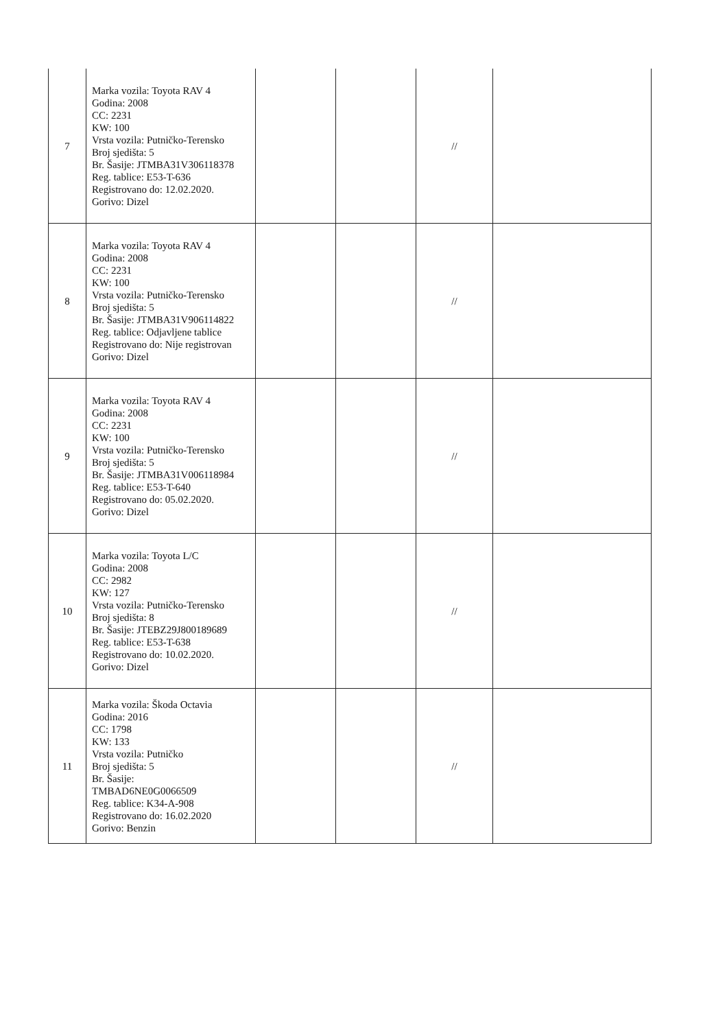| 7 | Marka vozila: Toyota RAV 4 Godina: 2008 CC: 2231 KW: 100 Vrsta vozila: Putničko-Terensko Broj sjedišta: 5 Br. Šasije: JTMBA31V306118378 Reg. tablice: E53-T-636 Registrovano do: 12.02.2020. Gorivo: Dizel | | | // | |
| 8 | Marka vozila: Toyota RAV 4 Godina: 2008 CC: 2231 KW: 100 Vrsta vozila: Putničko-Terensko Broj sjedišta: 5 Br. Šasije: JTMBA31V906114822 Reg. tablice: Odjavljene tablice Registrovano do: Nije registrovan Gorivo: Dizel | | | // | |
| 9 | Marka vozila: Toyota RAV 4 Godina: 2008 CC: 2231 KW: 100 Vrsta vozila: Putničko-Terensko Broj sjedišta: 5 Br. Šasije: JTMBA31V006118984 Reg. tablice: E53-T-640 Registrovano do: 05.02.2020. Gorivo: Dizel | | | // | |
| 10 | Marka vozila: Toyota L/C Godina: 2008 CC: 2982 KW: 127 Vrsta vozila: Putničko-Terensko Broj sjedišta: 8 Br. Šasije: JTEBZ29J800189689 Reg. tablice: E53-T-638 Registrovano do: 10.02.2020. Gorivo: Dizel | | | // | |
| 11 | Marka vozila: Škoda Octavia Godina: 2016 CC: 1798 KW: 133 Vrsta vozila: Putničko Broj sjedišta: 5 Br. Šasije: TMBAD6NE0G0066509 Reg. tablice: K34-A-908 Registrovano do: 16.02.2020 Gorivo: Benzin | | | // | |